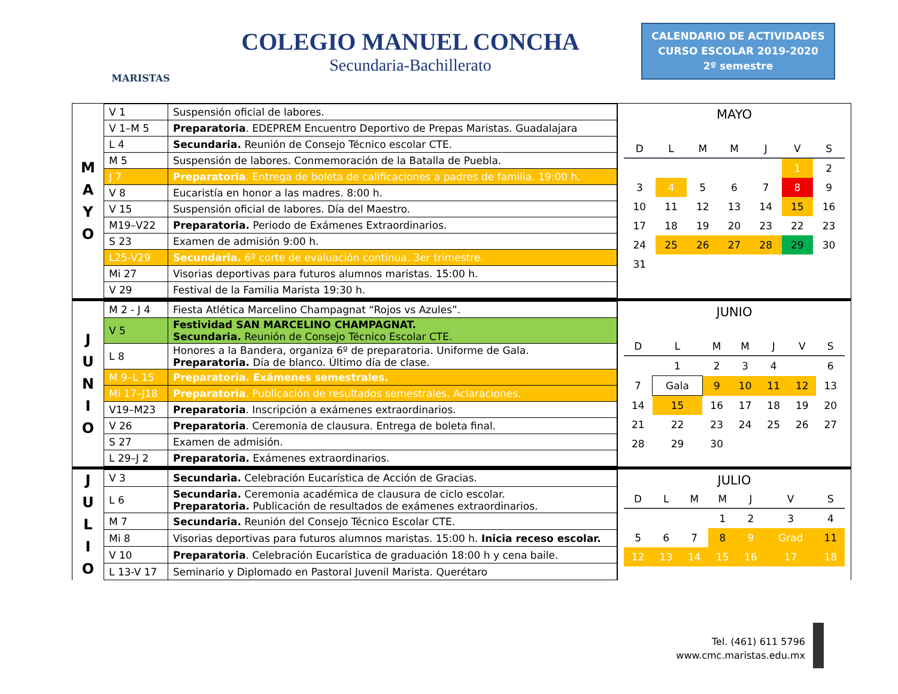MARISTAS
COLEGIO MANUEL CONCHA
Secundaria-Bachillerato
CALENDARIO DE ACTIVIDADES
CURSO ESCOLAR 2019-2020
2º semestre
M
A
Y
O
| V 1 | Suspensión oficial de labores. |
| V 1–M 5 | Preparatoria . EDEPREM Encuentro Deportivo de Prepas Maristas. Guadalajara |
| L 4 | Secundaria. Reunión de Consejo Técnico escolar CTE. |
| M 5 | Suspensión de labores. Conmemoración de la Batalla de Puebla. |
| J 7 | Preparatoria . Entrega de boleta de calificaciones a padres de familia. 19:00 h. |
| V 8 | Eucaristía en honor a las madres. 8:00 h. |
| V 15 | Suspensión oficial de labores. Día del Maestro. |
| M19–V22 | Preparatoria. Periodo de Exámenes Extraordinarios. |
| S 23 | Examen de admisión 9:00 h. |
| L25-V29 | Secundaria. 6º corte de evaluación continua. 3er trimestre. |
| Mi 27 | Visorias deportivas para futuros alumnos maristas. 15:00 h. |
| V 29 | Festival de la Familia Marista 19:30 h. |
MAYO
| D | L | M | M | J | V | S |
| --- | --- | --- | --- | --- | --- | --- |
| | | | | | 1 | 2 |
| 3 | 4 | 5 | 6 | 7 | 8 | 9 |
| 10 | 11 | 12 | 13 | 14 | 15 | 16 |
| 17 | 18 | 19 | 20 | 23 | 22 | 23 |
| 24 | 25 | 26 | 27 | 28 | 29 | 30 |
| 31 | | | | | | |
J
U
N
I
O
| M 2 - J 4 | Fiesta Atlética Marcelino Champagnat “Rojos vs Azules”. |
| V 5 | Festividad SAN MARCELINO CHAMPAGNAT. Secundaria. Reunión de Consejo Técnico Escolar CTE. |
| L 8 | Honores a la Bandera, organiza 6º de preparatoria. Uniforme de Gala. Preparatoria. Día de blanco. Último día de clase. |
| M 9–L 15 | Preparatoria. Exámenes semestrales. |
| Mi 17–J18 | Preparatoria . Publicación de resultados semestrales. Aclaraciones. |
| V19–M23 | Preparatoria . Inscripción a exámenes extraordinarios. |
| V 26 | Preparatoria . Ceremonia de clausura. Entrega de boleta final. |
| S 27 | Examen de admisión. |
| L 29–J 2 | Preparatoria. Exámenes extraordinarios. |
JUNIO
| D | L | M | M | J | V | S |
| --- | --- | --- | --- | --- | --- | --- |
| | 1 | 2 | 3 | 4 | | 6 |
| 7 | Gala | 9 | 10 | 11 | 12 | 13 |
| 14 | 15 | 16 | 17 | 18 | 19 | 20 |
| 21 | 22 | 23 | 24 | 25 | 26 | 27 |
| 28 | 29 | 30 | | | | |
J
U
L
I
O
| V 3 | Secundaria. Celebración Eucarística de Acción de Gracias. |
| L 6 | Secundaria. Ceremonia académica de clausura de ciclo escolar. Preparatoria. Publicación de resultados de exámenes extraordinarios. |
| M 7 | Secundaria. Reunión del Consejo Técnico Escolar CTE. |
| Mi 8 | Visorias deportivas para futuros alumnos maristas. 15:00 h. Inicia receso escolar. |
| V 10 | Preparatoria . Celebración Eucarística de graduación 18:00 h y cena baile. |
| L 13-V 17 | Seminario y Diplomado en Pastoral Juvenil Marista. Querétaro |
JULIO
| D | L | M | M | J | V | S |
| --- | --- | --- | --- | --- | --- | --- |
| | | | 1 | 2 | 3 | 4 |
| 5 | 6 | 7 | 8 | 9 | Grad | 11 |
| 12 | 13 | 14 | 15 | 16 | 17 | 18 |
Tel. (461) 611 5796
www.cmc.maristas.edu.mx